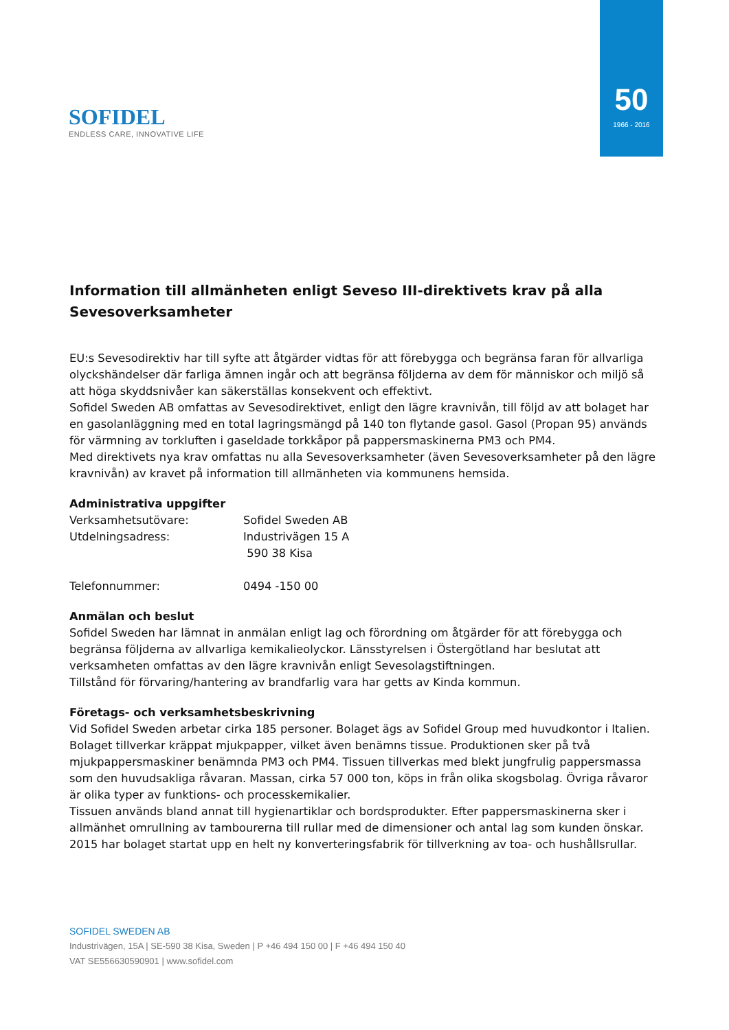SOFIDEL
ENDLESS CARE, INNOVATIVE LIFE
50
1966 - 2016
Information till allmänheten enligt Seveso III-direktivets krav på alla Sevesoverksamheter
EU:s Sevesodirektiv har till syfte att åtgärder vidtas för att förebygga och begränsa faran för allvarliga olyckshändelser där farliga ämnen ingår och att begränsa följderna av dem för människor och miljö så att höga skyddsnivåer kan säkerställas konsekvent och effektivt.
Sofidel Sweden AB omfattas av Sevesodirektivet, enligt den lägre kravnivån, till följd av att bolaget har en gasolanläggning med en total lagringsmängd på 140 ton flytande gasol. Gasol (Propan 95) används för värmning av torkluften i gaseldade torkkåpor på pappersmaskinerna PM3 och PM4.
Med direktivets nya krav omfattas nu alla Sevesoverksamheter (även Sevesoverksamheter på den lägre kravnivån) av kravet på information till allmänheten via kommunens hemsida.
Administrativa uppgifter
Verksamhetsutövare: Sofidel Sweden AB
Utdelningsadress: Industrivägen 15 A
590 38 Kisa
Telefonnummer: 0494 -150 00
Anmälan och beslut
Sofidel Sweden har lämnat in anmälan enligt lag och förordning om åtgärder för att förebygga och begränsa följderna av allvarliga kemikalieolyckor. Länsstyrelsen i Östergötland har beslutat att verksamheten omfattas av den lägre kravnivån enligt Sevesolagstiftningen.
Tillstånd för förvaring/hantering av brandfarlig vara har getts av Kinda kommun.
Företags- och verksamhetsbeskrivning
Vid Sofidel Sweden arbetar cirka 185 personer. Bolaget ägs av Sofidel Group med huvudkontor i Italien. Bolaget tillverkar kräppat mjukpapper, vilket även benämns tissue. Produktionen sker på två mjukpappersmaskiner benämnda PM3 och PM4. Tissuen tillverkas med blekt jungfrulig pappersmassa som den huvudsakliga råvaran. Massan, cirka 57 000 ton, köps in från olika skogsbolag. Övriga råvaror är olika typer av funktions- och processkemikalier.
Tissuen används bland annat till hygienartiklar och bordsprodukter. Efter pappersmaskinerna sker i allmänhet omrullning av tambourerna till rullar med de dimensioner och antal lag som kunden önskar. 2015 har bolaget startat upp en helt ny konverteringsfabrik för tillverkning av toa- och hushållsrullar.
SOFIDEL SWEDEN AB
Industrivägen, 15A | SE-590 38 Kisa, Sweden | P +46 494 150 00 | F +46 494 150 40
VAT SE556630590901 | www.sofidel.com